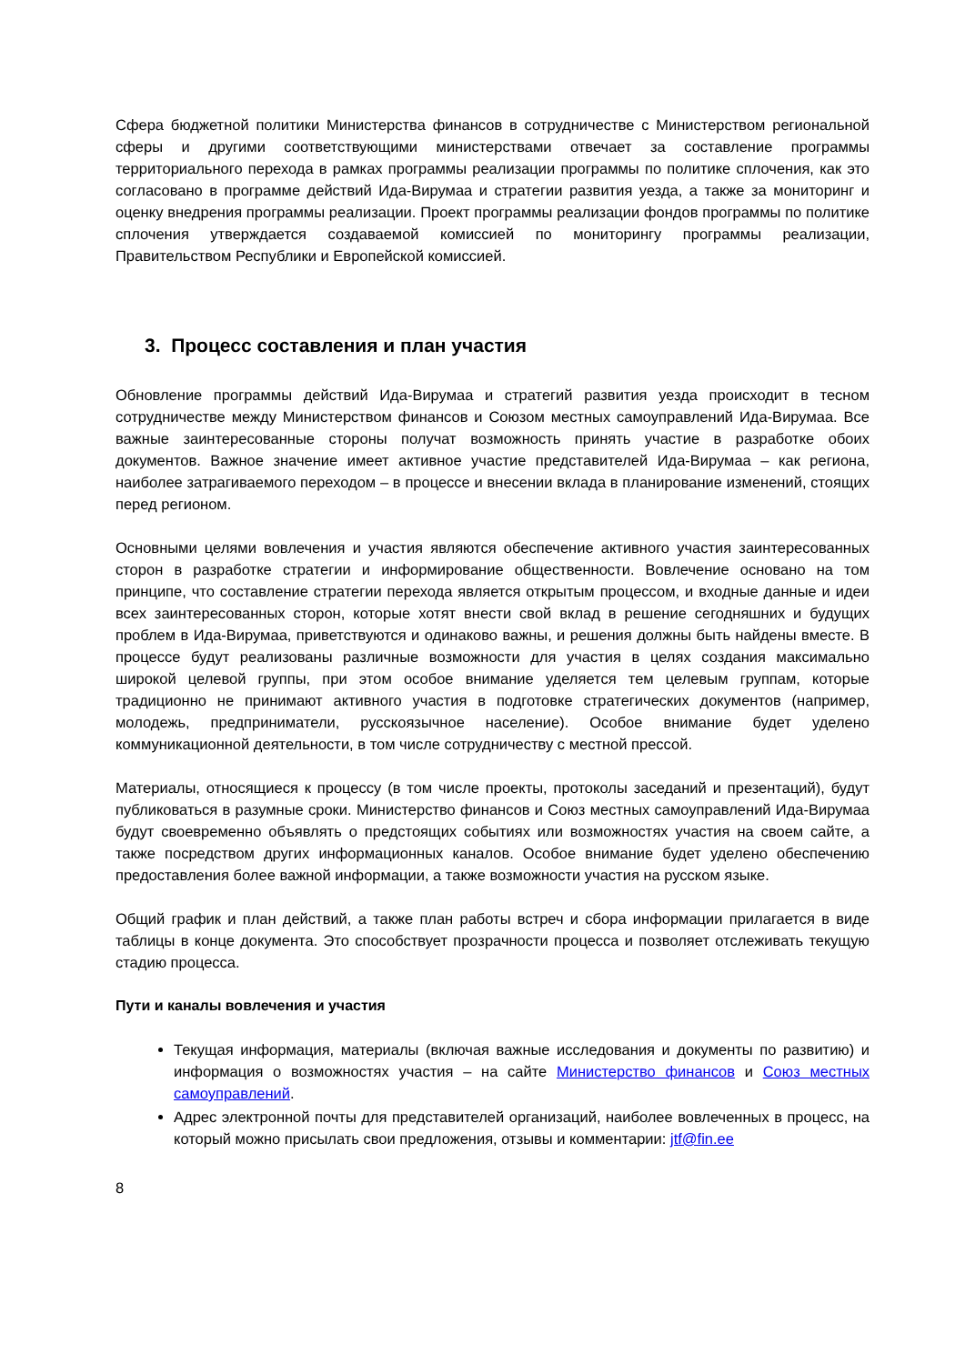Сфера бюджетной политики Министерства финансов в сотрудничестве с Министерством региональной сферы и другими соответствующими министерствами отвечает за составление программы территориального перехода в рамках программы реализации программы по политике сплочения, как это согласовано в программе действий Ида-Вирумаа и стратегии развития уезда, а также за мониторинг и оценку внедрения программы реализации. Проект программы реализации фондов программы по политике сплочения утверждается создаваемой комиссией по мониторингу программы реализации, Правительством Республики и Европейской комиссией.
3. Процесс составления и план участия
Обновление программы действий Ида-Вирумаа и стратегий развития уезда происходит в тесном сотрудничестве между Министерством финансов и Союзом местных самоуправлений Ида-Вирумаа. Все важные заинтересованные стороны получат возможность принять участие в разработке обоих документов. Важное значение имеет активное участие представителей Ида-Вирумаа – как региона, наиболее затрагиваемого переходом – в процессе и внесении вклада в планирование изменений, стоящих перед регионом.
Основными целями вовлечения и участия являются обеспечение активного участия заинтересованных сторон в разработке стратегии и информирование общественности. Вовлечение основано на том принципе, что составление стратегии перехода является открытым процессом, и входные данные и идеи всех заинтересованных сторон, которые хотят внести свой вклад в решение сегодняшних и будущих проблем в Ида-Вирумаа, приветствуются и одинаково важны, и решения должны быть найдены вместе. В процессе будут реализованы различные возможности для участия в целях создания максимально широкой целевой группы, при этом особое внимание уделяется тем целевым группам, которые традиционно не принимают активного участия в подготовке стратегических документов (например, молодежь, предприниматели, русскоязычное население). Особое внимание будет уделено коммуникационной деятельности, в том числе сотрудничеству с местной прессой.
Материалы, относящиеся к процессу (в том числе проекты, протоколы заседаний и презентаций), будут публиковаться в разумные сроки. Министерство финансов и Союз местных самоуправлений Ида-Вирумаа будут своевременно объявлять о предстоящих событиях или возможностях участия на своем сайте, а также посредством других информационных каналов. Особое внимание будет уделено обеспечению предоставления более важной информации, а также возможности участия на русском языке.
Общий график и план действий, а также план работы встреч и сбора информации прилагается в виде таблицы в конце документа. Это способствует прозрачности процесса и позволяет отслеживать текущую стадию процесса.
Пути и каналы вовлечения и участия
Текущая информация, материалы (включая важные исследования и документы по развитию) и информация о возможностях участия – на сайте Министерство финансов и Союз местных самоуправлений.
Адрес электронной почты для представителей организаций, наиболее вовлеченных в процесс, на который можно присылать свои предложения, отзывы и комментарии: jtf@fin.ee
8